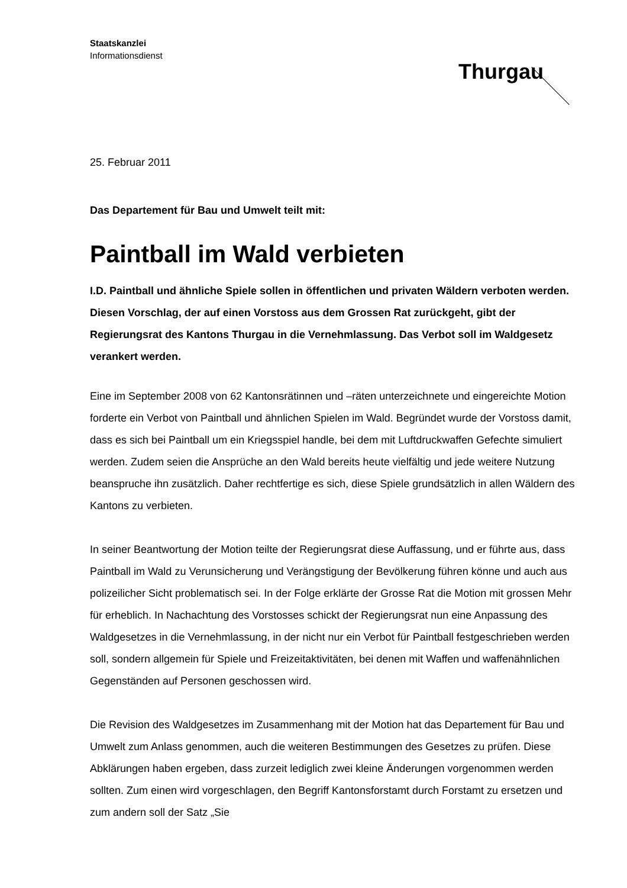Staatskanzlei
Informationsdienst
Thurgau
25. Februar 2011
Das Departement für Bau und Umwelt teilt mit:
Paintball im Wald verbieten
I.D. Paintball und ähnliche Spiele sollen in öffentlichen und privaten Wäldern verboten werden. Diesen Vorschlag, der auf einen Vorstoss aus dem Grossen Rat zurückgeht, gibt der Regierungsrat des Kantons Thurgau in die Vernehmlassung. Das Verbot soll im Waldgesetz verankert werden.
Eine im September 2008 von 62 Kantonsrätinnen und –räten unterzeichnete und eingereichte Motion forderte ein Verbot von Paintball und ähnlichen Spielen im Wald. Begründet wurde der Vorstoss damit, dass es sich bei Paintball um ein Kriegsspiel handle, bei dem mit Luftdruckwaffen Gefechte simuliert werden. Zudem seien die Ansprüche an den Wald bereits heute vielfältig und jede weitere Nutzung beanspruche ihn zusätzlich. Daher rechtfertige es sich, diese Spiele grundsätzlich in allen Wäldern des Kantons zu verbieten.
In seiner Beantwortung der Motion teilte der Regierungsrat diese Auffassung, und er führte aus, dass Paintball im Wald zu Verunsicherung und Verängstigung der Bevölkerung führen könne und auch aus polizeilicher Sicht problematisch sei. In der Folge erklärte der Grosse Rat die Motion mit grossen Mehr für erheblich. In Nachachtung des Vorstosses schickt der Regierungsrat nun eine Anpassung des Waldgesetzes in die Vernehmlassung, in der nicht nur ein Verbot für Paintball festgeschrieben werden soll, sondern allgemein für Spiele und Freizeitaktivitäten, bei denen mit Waffen und waffenähnlichen Gegenständen auf Personen geschossen wird.
Die Revision des Waldgesetzes im Zusammenhang mit der Motion hat das Departement für Bau und Umwelt zum Anlass genommen, auch die weiteren Bestimmungen des Gesetzes zu prüfen. Diese Abklärungen haben ergeben, dass zurzeit lediglich zwei kleine Änderungen vorgenommen werden sollten. Zum einen wird vorgeschlagen, den Begriff Kantonsforstamt durch Forstamt zu ersetzen und zum andern soll der Satz „Sie